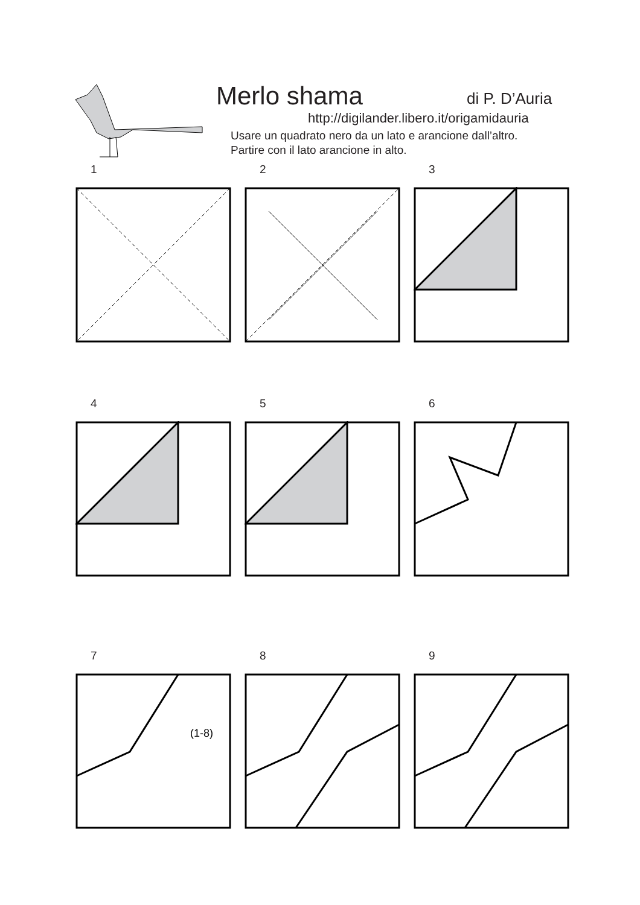Merlo shama di P. D’Auria
http://digilander.libero.it/origamidauria
Usare un quadrato nero da un lato e arancione dall’altro.
Partire con il lato arancione in alto.
1 2 3
4 5 6
7
(1-8)
8 9